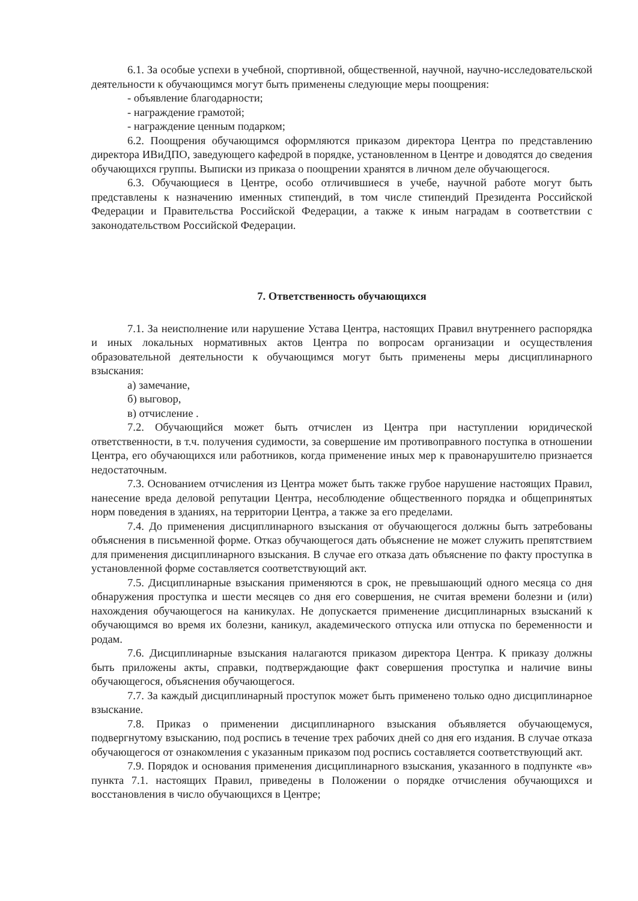6.1. За особые успехи в учебной, спортивной, общественной, научной, научно-исследовательской деятельности к обучающимся могут быть применены следующие меры поощрения:
- объявление благодарности;
- награждение грамотой;
- награждение ценным подарком;
6.2. Поощрения обучающимся оформляются приказом директора Центра по представлению директора ИВиДПО, заведующего кафедрой в порядке, установленном в Центре и доводятся до сведения обучающихся группы. Выписки из приказа о поощрении хранятся в личном деле обучающегося.
6.3. Обучающиеся в Центре, особо отличившиеся в учебе, научной работе могут быть представлены к назначению именных стипендий, в том числе стипендий Президента Российской Федерации и Правительства Российской Федерации, а также к иным наградам в соответствии с законодательством Российской Федерации.
7. Ответственность обучающихся
7.1. За неисполнение или нарушение Устава Центра, настоящих Правил внутреннего распорядка и иных локальных нормативных актов Центра по вопросам организации и осуществления образовательной деятельности к обучающимся могут быть применены меры дисциплинарного взыскания:
а) замечание,
б) выговор,
в) отчисление .
7.2. Обучающийся может быть отчислен из Центра при наступлении юридической ответственности, в т.ч. получения судимости, за совершение им противоправного поступка в отношении Центра, его обучающихся или работников, когда применение иных мер к правонарушителю признается недостаточным.
7.3. Основанием отчисления из Центра может быть также грубое нарушение настоящих Правил, нанесение вреда деловой репутации Центра, несоблюдение общественного порядка и общепринятых норм поведения в зданиях, на территории Центра, а также за его пределами.
7.4. До применения дисциплинарного взыскания от обучающегося должны быть затребованы объяснения в письменной форме. Отказ обучающегося дать объяснение не может служить препятствием для применения дисциплинарного взыскания. В случае его отказа дать объяснение по факту проступка в установленной форме составляется соответствующий акт.
7.5. Дисциплинарные взыскания применяются в срок, не превышающий одного месяца со дня обнаружения проступка и шести месяцев со дня его совершения, не считая времени болезни и (или) нахождения обучающегося на каникулах. Не допускается применение дисциплинарных взысканий к обучающимся во время их болезни, каникул, академического отпуска или отпуска по беременности и родам.
7.6. Дисциплинарные взыскания налагаются приказом директора Центра. К приказу должны быть приложены акты, справки, подтверждающие факт совершения проступка и наличие вины обучающегося, объяснения обучающегося.
7.7. За каждый дисциплинарный проступок может быть применено только одно дисциплинарное взыскание.
7.8. Приказ о применении дисциплинарного взыскания объявляется обучающемуся, подвергнутому взысканию, под роспись в течение трех рабочих дней со дня его издания. В случае отказа обучающегося от ознакомления с указанным приказом под роспись составляется соответствующий акт.
7.9. Порядок и основания применения дисциплинарного взыскания, указанного в подпункте «в» пункта 7.1. настоящих Правил, приведены в Положении о порядке отчисления обучающихся и восстановления в число обучающихся в Центре;